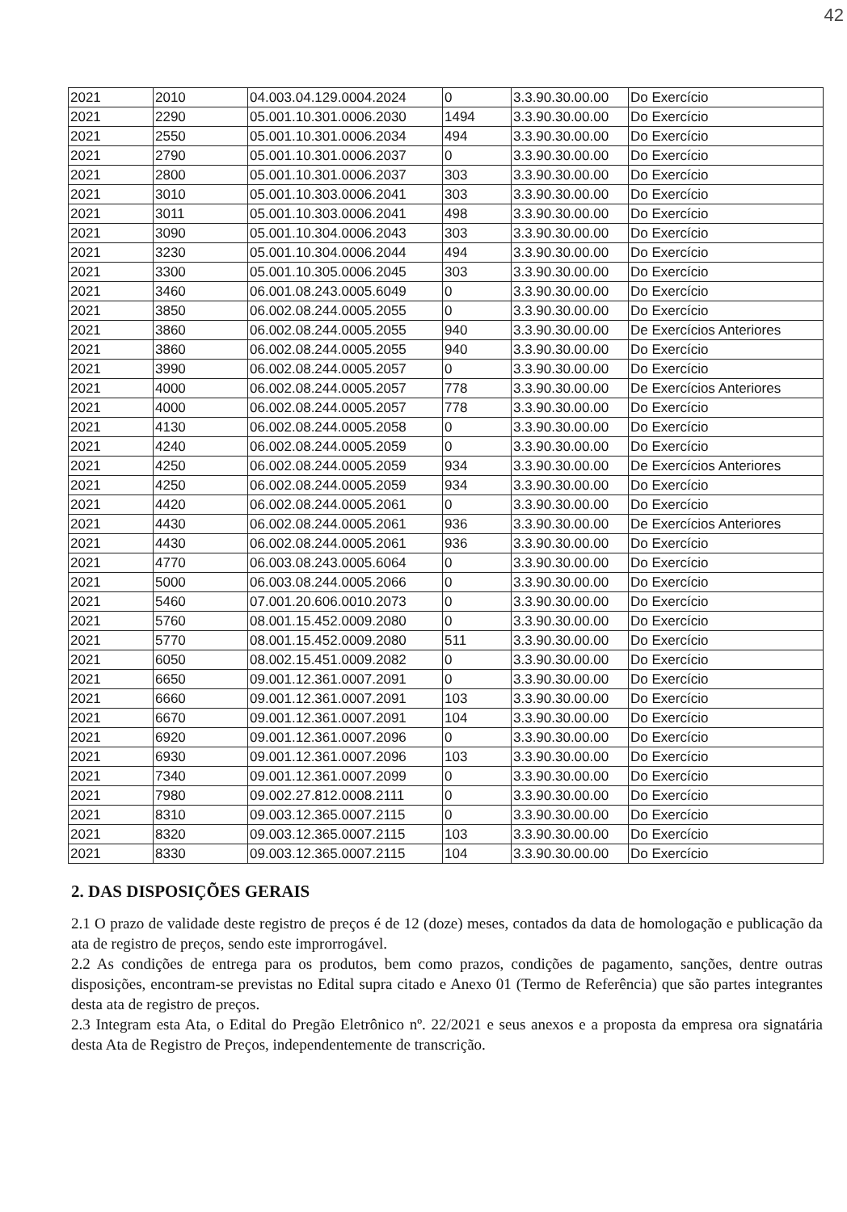42
| 2021 | 2010 | 04.003.04.129.0004.2024 | 0 | 3.3.90.30.00.00 | Do Exercício |
| 2021 | 2290 | 05.001.10.301.0006.2030 | 1494 | 3.3.90.30.00.00 | Do Exercício |
| 2021 | 2550 | 05.001.10.301.0006.2034 | 494 | 3.3.90.30.00.00 | Do Exercício |
| 2021 | 2790 | 05.001.10.301.0006.2037 | 0 | 3.3.90.30.00.00 | Do Exercício |
| 2021 | 2800 | 05.001.10.301.0006.2037 | 303 | 3.3.90.30.00.00 | Do Exercício |
| 2021 | 3010 | 05.001.10.303.0006.2041 | 303 | 3.3.90.30.00.00 | Do Exercício |
| 2021 | 3011 | 05.001.10.303.0006.2041 | 498 | 3.3.90.30.00.00 | Do Exercício |
| 2021 | 3090 | 05.001.10.304.0006.2043 | 303 | 3.3.90.30.00.00 | Do Exercício |
| 2021 | 3230 | 05.001.10.304.0006.2044 | 494 | 3.3.90.30.00.00 | Do Exercício |
| 2021 | 3300 | 05.001.10.305.0006.2045 | 303 | 3.3.90.30.00.00 | Do Exercício |
| 2021 | 3460 | 06.001.08.243.0005.6049 | 0 | 3.3.90.30.00.00 | Do Exercício |
| 2021 | 3850 | 06.002.08.244.0005.2055 | 0 | 3.3.90.30.00.00 | Do Exercício |
| 2021 | 3860 | 06.002.08.244.0005.2055 | 940 | 3.3.90.30.00.00 | De Exercícios Anteriores |
| 2021 | 3860 | 06.002.08.244.0005.2055 | 940 | 3.3.90.30.00.00 | Do Exercício |
| 2021 | 3990 | 06.002.08.244.0005.2057 | 0 | 3.3.90.30.00.00 | Do Exercício |
| 2021 | 4000 | 06.002.08.244.0005.2057 | 778 | 3.3.90.30.00.00 | De Exercícios Anteriores |
| 2021 | 4000 | 06.002.08.244.0005.2057 | 778 | 3.3.90.30.00.00 | Do Exercício |
| 2021 | 4130 | 06.002.08.244.0005.2058 | 0 | 3.3.90.30.00.00 | Do Exercício |
| 2021 | 4240 | 06.002.08.244.0005.2059 | 0 | 3.3.90.30.00.00 | Do Exercício |
| 2021 | 4250 | 06.002.08.244.0005.2059 | 934 | 3.3.90.30.00.00 | De Exercícios Anteriores |
| 2021 | 4250 | 06.002.08.244.0005.2059 | 934 | 3.3.90.30.00.00 | Do Exercício |
| 2021 | 4420 | 06.002.08.244.0005.2061 | 0 | 3.3.90.30.00.00 | Do Exercício |
| 2021 | 4430 | 06.002.08.244.0005.2061 | 936 | 3.3.90.30.00.00 | De Exercícios Anteriores |
| 2021 | 4430 | 06.002.08.244.0005.2061 | 936 | 3.3.90.30.00.00 | Do Exercício |
| 2021 | 4770 | 06.003.08.243.0005.6064 | 0 | 3.3.90.30.00.00 | Do Exercício |
| 2021 | 5000 | 06.003.08.244.0005.2066 | 0 | 3.3.90.30.00.00 | Do Exercício |
| 2021 | 5460 | 07.001.20.606.0010.2073 | 0 | 3.3.90.30.00.00 | Do Exercício |
| 2021 | 5760 | 08.001.15.452.0009.2080 | 0 | 3.3.90.30.00.00 | Do Exercício |
| 2021 | 5770 | 08.001.15.452.0009.2080 | 511 | 3.3.90.30.00.00 | Do Exercício |
| 2021 | 6050 | 08.002.15.451.0009.2082 | 0 | 3.3.90.30.00.00 | Do Exercício |
| 2021 | 6650 | 09.001.12.361.0007.2091 | 0 | 3.3.90.30.00.00 | Do Exercício |
| 2021 | 6660 | 09.001.12.361.0007.2091 | 103 | 3.3.90.30.00.00 | Do Exercício |
| 2021 | 6670 | 09.001.12.361.0007.2091 | 104 | 3.3.90.30.00.00 | Do Exercício |
| 2021 | 6920 | 09.001.12.361.0007.2096 | 0 | 3.3.90.30.00.00 | Do Exercício |
| 2021 | 6930 | 09.001.12.361.0007.2096 | 103 | 3.3.90.30.00.00 | Do Exercício |
| 2021 | 7340 | 09.001.12.361.0007.2099 | 0 | 3.3.90.30.00.00 | Do Exercício |
| 2021 | 7980 | 09.002.27.812.0008.2111 | 0 | 3.3.90.30.00.00 | Do Exercício |
| 2021 | 8310 | 09.003.12.365.0007.2115 | 0 | 3.3.90.30.00.00 | Do Exercício |
| 2021 | 8320 | 09.003.12.365.0007.2115 | 103 | 3.3.90.30.00.00 | Do Exercício |
| 2021 | 8330 | 09.003.12.365.0007.2115 | 104 | 3.3.90.30.00.00 | Do Exercício |
2. DAS DISPOSIÇÕES GERAIS
2.1 O prazo de validade deste registro de preços é de 12 (doze) meses, contados da data de homologação e publicação da ata de registro de preços, sendo este improrrogável.
2.2 As condições de entrega para os produtos, bem como prazos, condições de pagamento, sanções, dentre outras disposições, encontram-se previstas no Edital supra citado e Anexo 01 (Termo de Referência) que são partes integrantes desta ata de registro de preços.
2.3 Integram esta Ata, o Edital do Pregão Eletrônico nº. 22/2021 e seus anexos e a proposta da empresa ora signatária desta Ata de Registro de Preços, independentemente de transcrição.